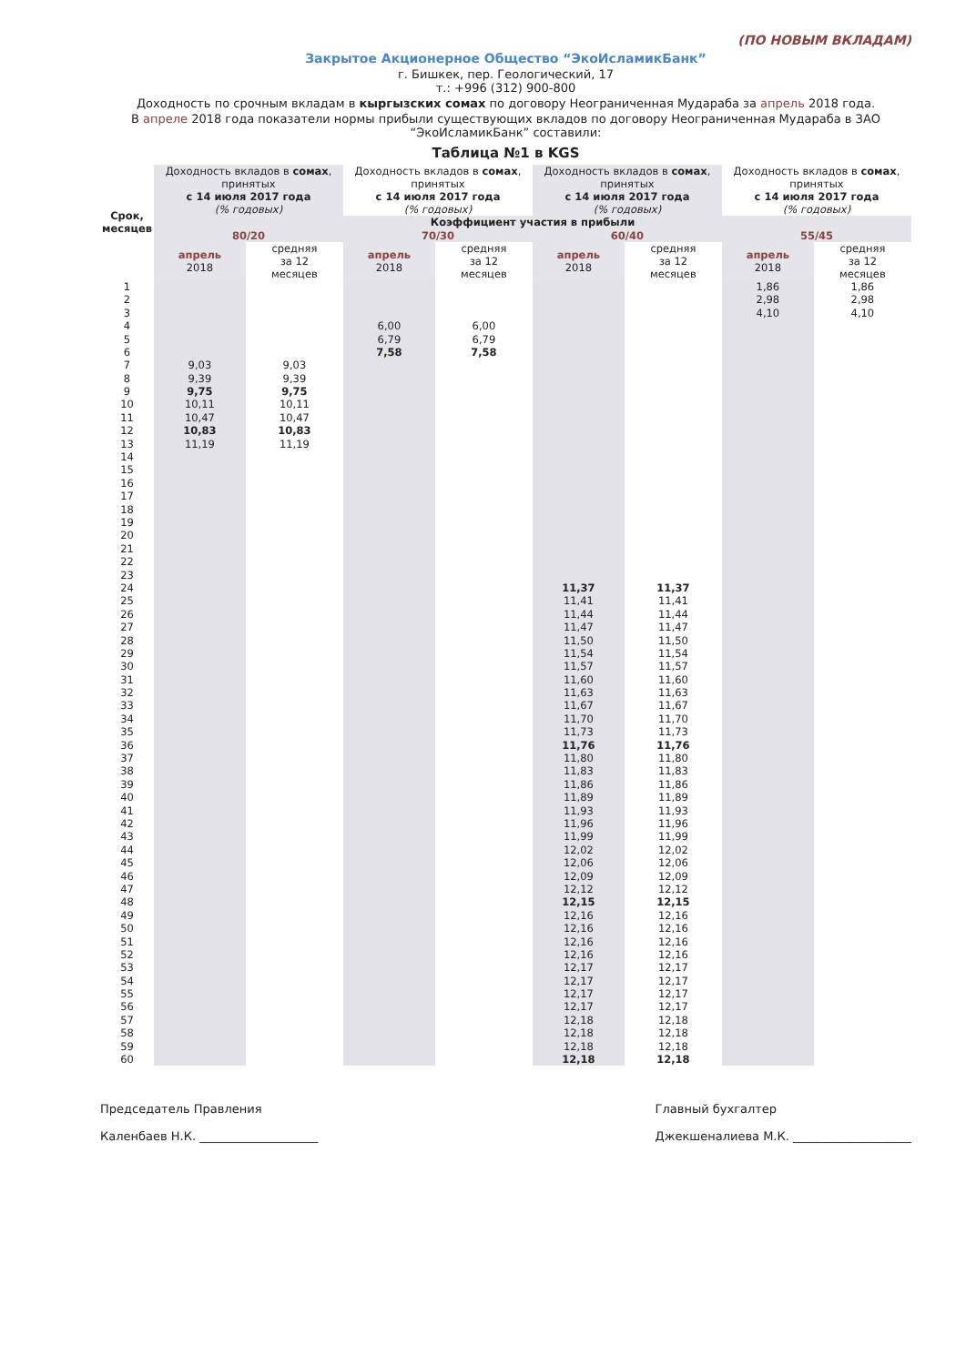(ПО НОВЫМ ВКЛАДАМ)
Закрытое Акционерное Общество “ЭкоИсламикБанк”
г. Бишкек, пер. Геологический, 17
т.: +996 (312) 900-800
Доходность по срочным вкладам в кыргызских сомах по договору Неограниченная Мудараба за апрель 2018 года.
В апреле 2018 года показатели нормы прибыли существующих вкладов по договору Неограниченная Мудараба в ЗАО “ЭкоИсламикБанк” составили:
Таблица №1 в KGS
| Срок, месяцев | Доходность вкладов в сомах , принятых с 14 июля 2017 года (% годовых) | | Доходность вкладов в сомах , принятых с 14 июля 2017 года (% годовых) | | Доходность вкладов в сомах , принятых с 14 июля 2017 года (% годовых) | | Доходность вкладов в сомах , принятых с 14 июля 2017 года (% годовых) | |
| --- | --- | --- | --- | --- | --- | --- | --- | --- |
| | Коэффициент участия в прибыли | | | | | | | |
| | 80/20 | | 70/30 | | 60/40 | | 55/45 | |
| | апрель 2018 | средняя за 12 месяцев | апрель 2018 | средняя за 12 месяцев | апрель 2018 | средняя за 12 месяцев | апрель 2018 | средняя за 12 месяцев |
| 1 | | | | | | | 1,86 | 1,86 |
| 2 | | | | | | | 2,98 | 2,98 |
| 3 | | | | | | | 4,10 | 4,10 |
| 4 | | | 6,00 | 6,00 | | | | |
| 5 | | | 6,79 | 6,79 | | | | |
| 6 | | | 7,58 | 7,58 | | | | |
| 7 | 9,03 | 9,03 | | | | | | |
| 8 | 9,39 | 9,39 | | | | | | |
| 9 | 9,75 | 9,75 | | | | | | |
| 10 | 10,11 | 10,11 | | | | | | |
| 11 | 10,47 | 10,47 | | | | | | |
| 12 | 10,83 | 10,83 | | | | | | |
| 13 | 11,19 | 11,19 | | | | | | |
| 14 | | | | | | | | |
| 15 | | | | | | | | |
| 16 | | | | | | | | |
| 17 | | | | | | | | |
| 18 | | | | | | | | |
| 19 | | | | | | | | |
| 20 | | | | | | | | |
| 21 | | | | | | | | |
| 22 | | | | | | | | |
| 23 | | | | | | | | |
| 24 | | | | | 11,37 | 11,37 | | |
| 25 | | | | | 11,41 | 11,41 | | |
| 26 | | | | | 11,44 | 11,44 | | |
| 27 | | | | | 11,47 | 11,47 | | |
| 28 | | | | | 11,50 | 11,50 | | |
| 29 | | | | | 11,54 | 11,54 | | |
| 30 | | | | | 11,57 | 11,57 | | |
| 31 | | | | | 11,60 | 11,60 | | |
| 32 | | | | | 11,63 | 11,63 | | |
| 33 | | | | | 11,67 | 11,67 | | |
| 34 | | | | | 11,70 | 11,70 | | |
| 35 | | | | | 11,73 | 11,73 | | |
| 36 | | | | | 11,76 | 11,76 | | |
| 37 | | | | | 11,80 | 11,80 | | |
| 38 | | | | | 11,83 | 11,83 | | |
| 39 | | | | | 11,86 | 11,86 | | |
| 40 | | | | | 11,89 | 11,89 | | |
| 41 | | | | | 11,93 | 11,93 | | |
| 42 | | | | | 11,96 | 11,96 | | |
| 43 | | | | | 11,99 | 11,99 | | |
| 44 | | | | | 12,02 | 12,02 | | |
| 45 | | | | | 12,06 | 12,06 | | |
| 46 | | | | | 12,09 | 12,09 | | |
| 47 | | | | | 12,12 | 12,12 | | |
| 48 | | | | | 12,15 | 12,15 | | |
| 49 | | | | | 12,16 | 12,16 | | |
| 50 | | | | | 12,16 | 12,16 | | |
| 51 | | | | | 12,16 | 12,16 | | |
| 52 | | | | | 12,16 | 12,16 | | |
| 53 | | | | | 12,17 | 12,17 | | |
| 54 | | | | | 12,17 | 12,17 | | |
| 55 | | | | | 12,17 | 12,17 | | |
| 56 | | | | | 12,17 | 12,17 | | |
| 57 | | | | | 12,18 | 12,18 | | |
| 58 | | | | | 12,18 | 12,18 | | |
| 59 | | | | | 12,18 | 12,18 | | |
| 60 | | | | | 12,18 | 12,18 | | |
Председатель Правления
Каленбаев Н.К. ____________________
Главный бухгалтер
Джекшеналиева М.К. ____________________